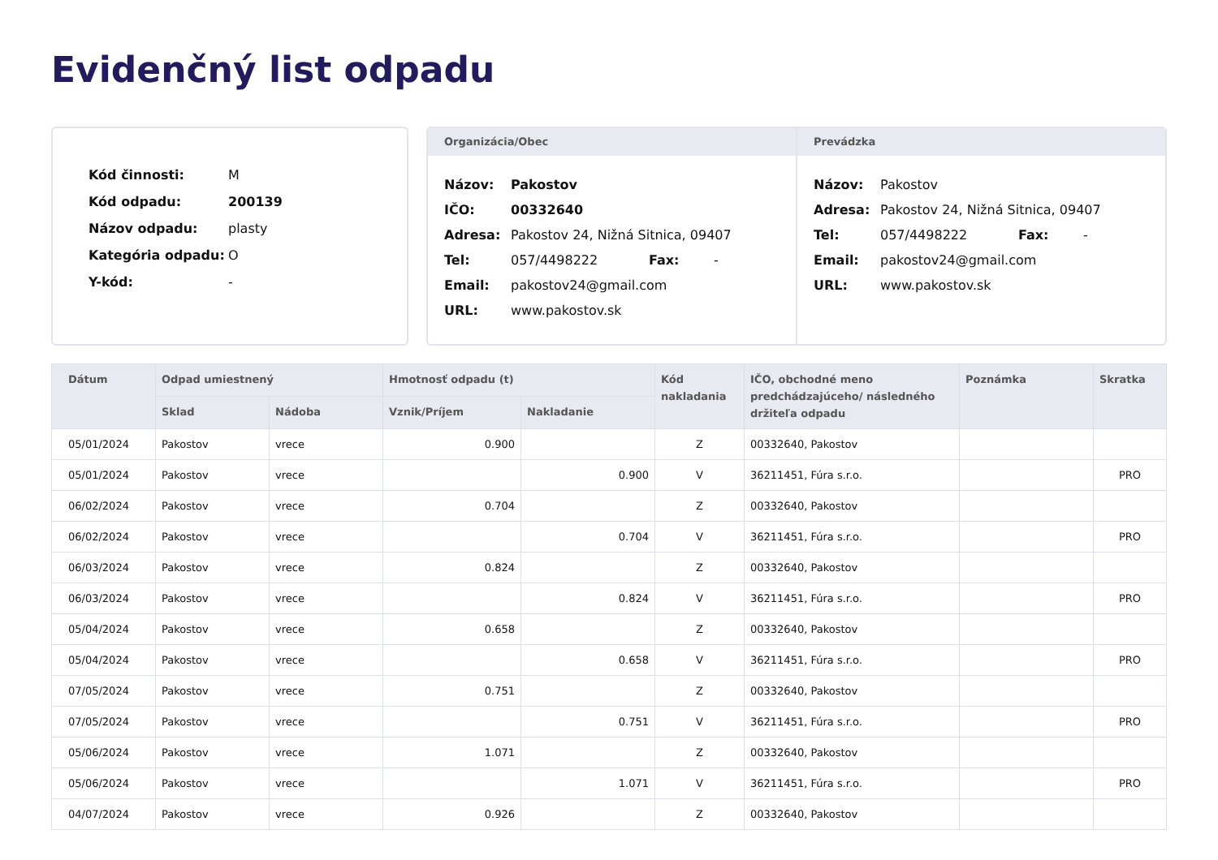Evidenčný list odpadu
| Kód činnosti: | M |
| Kód odpadu: | 200139 |
| Názov odpadu: | plasty |
| Kategória odpadu: | O |
| Y-kód: | - |
Organizácia/Obec
| Názov: | Pakostov | | |
| IČO: | 00332640 | | |
| Adresa: | Pakostov 24, Nižná Sitnica, 09407 | | |
| Tel: | 057/4498222 | Fax: | - |
| Email: | pakostov24@gmail.com | | |
| URL: | www.pakostov.sk | | |
Prevádzka
| Názov: | Pakostov | | |
| Adresa: | Pakostov 24, Nižná Sitnica, 09407 | | |
| Tel: | 057/4498222 | Fax: | - |
| Email: | pakostov24@gmail.com | | |
| URL: | www.pakostov.sk | | |
| Dátum | Odpad umiestnený | | Hmotnosť odpadu (t) | | Kód nakladania | IČO, obchodné meno predchádzajúceho/ následného držiteľa odpadu | Poznámka | Skratka |
| --- | --- | --- | --- | --- | --- | --- | --- | --- |
| | Sklad | Nádoba | Vznik/Príjem | Nakladanie | | | | |
| 05/01/2024 | Pakostov | vrece | 0.900 | | Z | 00332640, Pakostov | | |
| 05/01/2024 | Pakostov | vrece | | 0.900 | V | 36211451, Fúra s.r.o. | | PRO |
| 06/02/2024 | Pakostov | vrece | 0.704 | | Z | 00332640, Pakostov | | |
| 06/02/2024 | Pakostov | vrece | | 0.704 | V | 36211451, Fúra s.r.o. | | PRO |
| 06/03/2024 | Pakostov | vrece | 0.824 | | Z | 00332640, Pakostov | | |
| 06/03/2024 | Pakostov | vrece | | 0.824 | V | 36211451, Fúra s.r.o. | | PRO |
| 05/04/2024 | Pakostov | vrece | 0.658 | | Z | 00332640, Pakostov | | |
| 05/04/2024 | Pakostov | vrece | | 0.658 | V | 36211451, Fúra s.r.o. | | PRO |
| 07/05/2024 | Pakostov | vrece | 0.751 | | Z | 00332640, Pakostov | | |
| 07/05/2024 | Pakostov | vrece | | 0.751 | V | 36211451, Fúra s.r.o. | | PRO |
| 05/06/2024 | Pakostov | vrece | 1.071 | | Z | 00332640, Pakostov | | |
| 05/06/2024 | Pakostov | vrece | | 1.071 | V | 36211451, Fúra s.r.o. | | PRO |
| 04/07/2024 | Pakostov | vrece | 0.926 | | Z | 00332640, Pakostov | | |